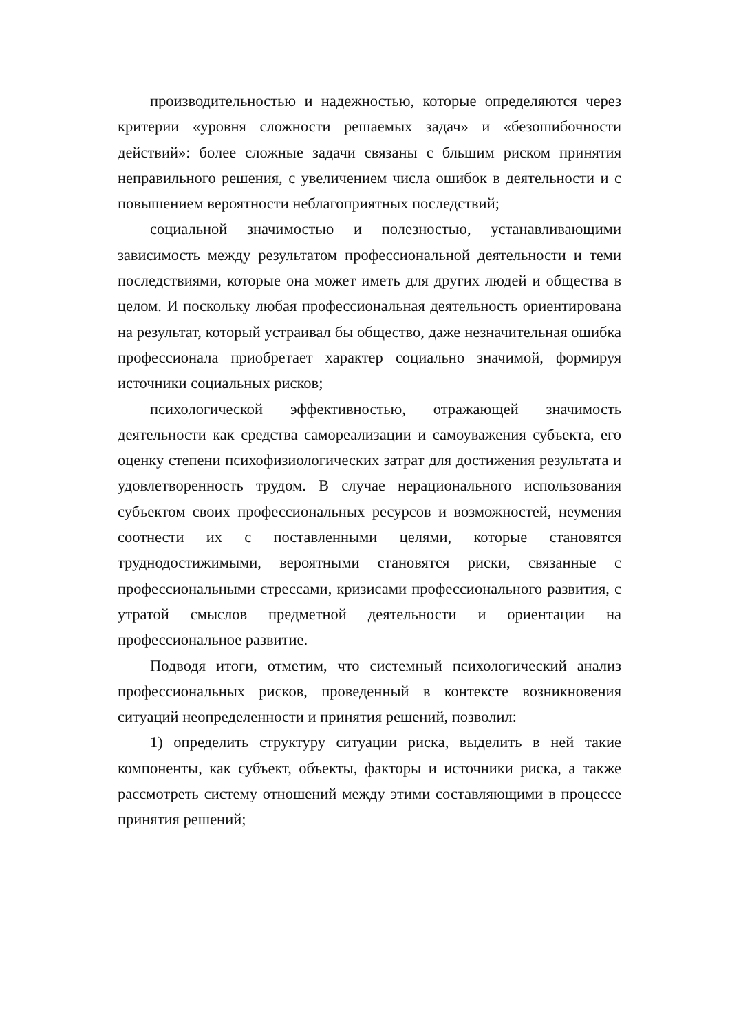производительностью и надежностью, которые определяются через критерии «уровня сложности решаемых задач» и «безошибочности действий»: более сложные задачи связаны с бльшим риском принятия неправильного решения, с увеличением числа ошибок в деятельности и с повышением вероятности неблагоприятных последствий;
социальной значимостью и полезностью, устанавливающими зависимость между результатом профессиональной деятельности и теми последствиями, которые она может иметь для других людей и общества в целом. И поскольку любая профессиональная деятельность ориентирована на результат, который устраивал бы общество, даже незначительная ошибка профессионала приобретает характер социально значимой, формируя источники социальных рисков;
психологической эффективностью, отражающей значимость деятельности как средства самореализации и самоуважения субъекта, его оценку степени психофизиологических затрат для достижения результата и удовлетворенность трудом. В случае нерационального использования субъектом своих профессиональных ресурсов и возможностей, неумения соотнести их с поставленными целями, которые становятся труднодостижимыми, вероятными становятся риски, связанные с профессиональными стрессами, кризисами профессионального развития, с утратой смыслов предметной деятельности и ориентации на профессиональное развитие.
Подводя итоги, отметим, что системный психологический анализ профессиональных рисков, проведенный в контексте возникновения ситуаций неопределенности и принятия решений, позволил:
1) определить структуру ситуации риска, выделить в ней такие компоненты, как субъект, объекты, факторы и источники риска, а также рассмотреть систему отношений между этими составляющими в процессе принятия решений;